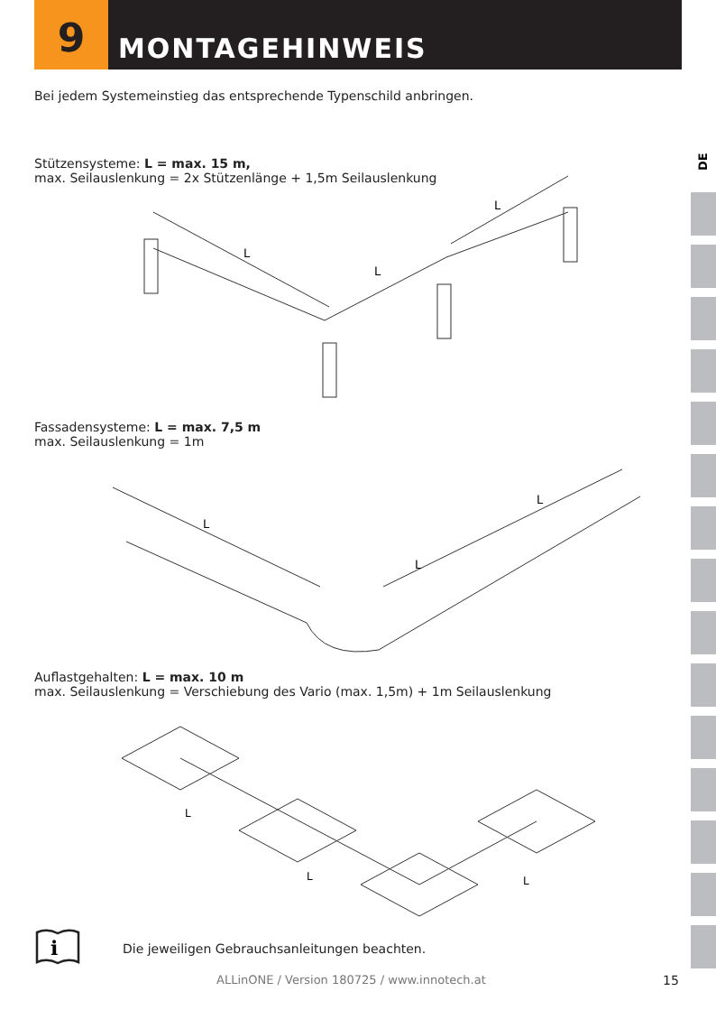9
MONTAGEHINWEIS
DE
Bei jedem Systemeinstieg das entsprechende Typenschild anbringen.
Stützensysteme: L = max. 15 m,
max. Seilauslenkung = 2x Stützenlänge + 1,5m Seilauslenkung
L
L
L
Fassadensysteme: L = max. 7,5 m
max. Seilauslenkung = 1m
L
L
L
Auflastgehalten: L = max. 10 m
max. Seilauslenkung = Verschiebung des Vario (max. 1,5m) + 1m Seilauslenkung
L
L
L
i
Die jeweiligen Gebrauchsanleitungen beachten.
ALLinONE / Version 180725 / www.innotech.at
15